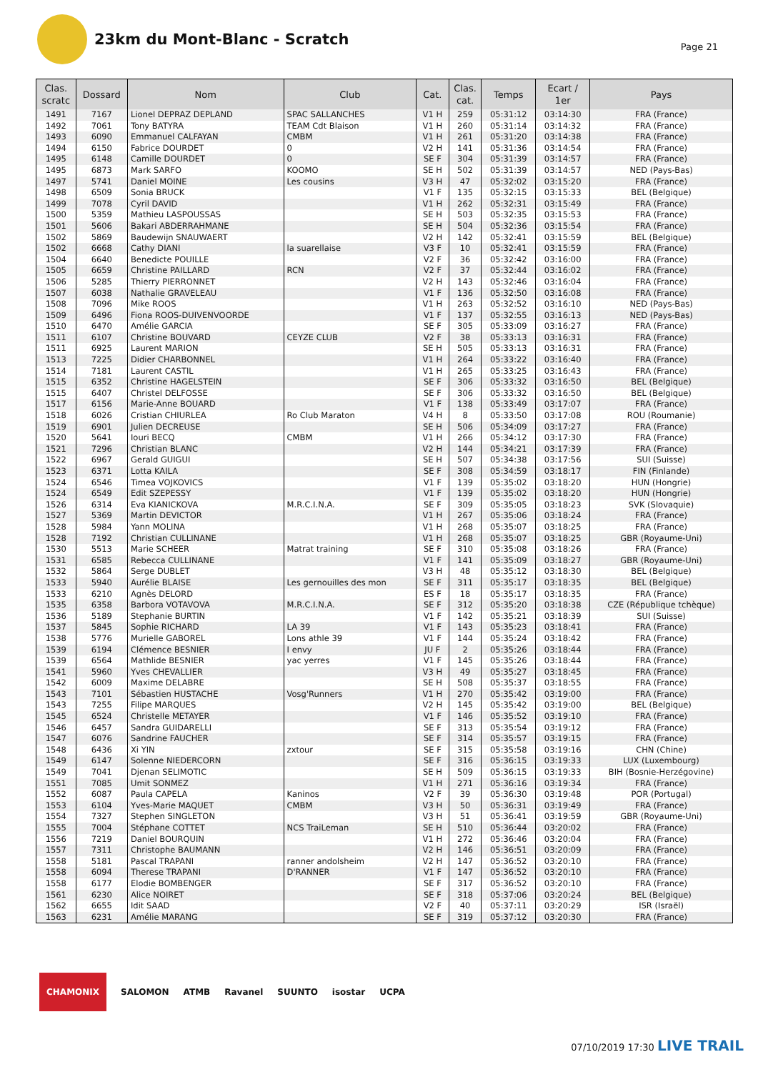23km du Mont-Blanc - Scratch
Page 21
| Clas. scratc | Dossard | Nom | Club | Cat. | Clas. cat. | Temps | Ecart / 1er | Pays |
| --- | --- | --- | --- | --- | --- | --- | --- | --- |
| 1491 | 7167 | Lionel DEPRAZ DEPLAND | SPAC SALLANCHES | V1 H | 259 | 05:31:12 | 03:14:30 | FRA (France) |
| 1492 | 7061 | Tony BATYRA | TEAM Cdt Blaison | V1 H | 260 | 05:31:14 | 03:14:32 | FRA (France) |
| 1493 | 6090 | Emmanuel CALFAYAN | CMBM | V1 H | 261 | 05:31:20 | 03:14:38 | FRA (France) |
| 1494 | 6150 | Fabrice DOURDET | 0 | V2 H | 141 | 05:31:36 | 03:14:54 | FRA (France) |
| 1495 | 6148 | Camille DOURDET | 0 | SE F | 304 | 05:31:39 | 03:14:57 | FRA (France) |
| 1495 | 6873 | Mark SARFO | KOOMO | SE H | 502 | 05:31:39 | 03:14:57 | NED (Pays-Bas) |
| 1497 | 5741 | Daniel MOINE | Les cousins | V3 H | 47 | 05:32:02 | 03:15:20 | FRA (France) |
| 1498 | 6509 | Sonia BRUCK | | V1 F | 135 | 05:32:15 | 03:15:33 | BEL (Belgique) |
| 1499 | 7078 | Cyril DAVID | | V1 H | 262 | 05:32:31 | 03:15:49 | FRA (France) |
| 1500 | 5359 | Mathieu LASPOUSSAS | | SE H | 503 | 05:32:35 | 03:15:53 | FRA (France) |
| 1501 | 5606 | Bakari ABDERRAHMANE | | SE H | 504 | 05:32:36 | 03:15:54 | FRA (France) |
| 1502 | 5869 | Baudewijn SNAUWAERT | | V2 H | 142 | 05:32:41 | 03:15:59 | BEL (Belgique) |
| 1502 | 6668 | Cathy DIANI | la suarellaise | V3 F | 10 | 05:32:41 | 03:15:59 | FRA (France) |
| 1504 | 6640 | Benedicte POUILLE | | V2 F | 36 | 05:32:42 | 03:16:00 | FRA (France) |
| 1505 | 6659 | Christine PAILLARD | RCN | V2 F | 37 | 05:32:44 | 03:16:02 | FRA (France) |
| 1506 | 5285 | Thierry PIERRONNET | | V2 H | 143 | 05:32:46 | 03:16:04 | FRA (France) |
| 1507 | 6038 | Nathalie GRAVELEAU | | V1 F | 136 | 05:32:50 | 03:16:08 | FRA (France) |
| 1508 | 7096 | Mike ROOS | | V1 H | 263 | 05:32:52 | 03:16:10 | NED (Pays-Bas) |
| 1509 | 6496 | Fiona ROOS-DUIVENVOORDE | | V1 F | 137 | 05:32:55 | 03:16:13 | NED (Pays-Bas) |
| 1510 | 6470 | Amélie GARCIA | | SE F | 305 | 05:33:09 | 03:16:27 | FRA (France) |
| 1511 | 6107 | Christine BOUVARD | CEYZE CLUB | V2 F | 38 | 05:33:13 | 03:16:31 | FRA (France) |
| 1511 | 6925 | Laurent MARION | | SE H | 505 | 05:33:13 | 03:16:31 | FRA (France) |
| 1513 | 7225 | Didier CHARBONNEL | | V1 H | 264 | 05:33:22 | 03:16:40 | FRA (France) |
| 1514 | 7181 | Laurent CASTIL | | V1 H | 265 | 05:33:25 | 03:16:43 | FRA (France) |
| 1515 | 6352 | Christine HAGELSTEIN | | SE F | 306 | 05:33:32 | 03:16:50 | BEL (Belgique) |
| 1515 | 6407 | Christel DELFOSSE | | SE F | 306 | 05:33:32 | 03:16:50 | BEL (Belgique) |
| 1517 | 6156 | Marie-Anne BOUARD | | V1 F | 138 | 05:33:49 | 03:17:07 | FRA (France) |
| 1518 | 6026 | Cristian CHIURLEA | Ro Club Maraton | V4 H | 8 | 05:33:50 | 03:17:08 | ROU (Roumanie) |
| 1519 | 6901 | Julien DECREUSE | | SE H | 506 | 05:34:09 | 03:17:27 | FRA (France) |
| 1520 | 5641 | Iouri BECQ | CMBM | V1 H | 266 | 05:34:12 | 03:17:30 | FRA (France) |
| 1521 | 7296 | Christian BLANC | | V2 H | 144 | 05:34:21 | 03:17:39 | FRA (France) |
| 1522 | 6967 | Gerald GUIGUI | | SE H | 507 | 05:34:38 | 03:17:56 | SUI (Suisse) |
| 1523 | 6371 | Lotta KAILA | | SE F | 308 | 05:34:59 | 03:18:17 | FIN (Finlande) |
| 1524 | 6546 | Timea VOJKOVICS | | V1 F | 139 | 05:35:02 | 03:18:20 | HUN (Hongrie) |
| 1524 | 6549 | Edit SZEPESSY | | V1 F | 139 | 05:35:02 | 03:18:20 | HUN (Hongrie) |
| 1526 | 6314 | Eva KIANICKOVA | M.R.C.I.N.A. | SE F | 309 | 05:35:05 | 03:18:23 | SVK (Slovaquie) |
| 1527 | 5369 | Martin DEVICTOR | | V1 H | 267 | 05:35:06 | 03:18:24 | FRA (France) |
| 1528 | 5984 | Yann MOLINA | | V1 H | 268 | 05:35:07 | 03:18:25 | FRA (France) |
| 1528 | 7192 | Christian CULLINANE | | V1 H | 268 | 05:35:07 | 03:18:25 | GBR (Royaume-Uni) |
| 1530 | 5513 | Marie SCHEER | Matrat training | SE F | 310 | 05:35:08 | 03:18:26 | FRA (France) |
| 1531 | 6585 | Rebecca CULLINANE | | V1 F | 141 | 05:35:09 | 03:18:27 | GBR (Royaume-Uni) |
| 1532 | 5864 | Serge DUBLET | | V3 H | 48 | 05:35:12 | 03:18:30 | BEL (Belgique) |
| 1533 | 5940 | Aurélie BLAISE | Les gernouilles des mon | SE F | 311 | 05:35:17 | 03:18:35 | BEL (Belgique) |
| 1533 | 6210 | Agnès DELORD | | ES F | 18 | 05:35:17 | 03:18:35 | FRA (France) |
| 1535 | 6358 | Barbora VOTAVOVA | M.R.C.I.N.A. | SE F | 312 | 05:35:20 | 03:18:38 | CZE (République tchèque) |
| 1536 | 5189 | Stephanie BURTIN | | V1 F | 142 | 05:35:21 | 03:18:39 | SUI (Suisse) |
| 1537 | 5845 | Sophie RICHARD | LA 39 | V1 F | 143 | 05:35:23 | 03:18:41 | FRA (France) |
| 1538 | 5776 | Murielle GABOREL | Lons athle 39 | V1 F | 144 | 05:35:24 | 03:18:42 | FRA (France) |
| 1539 | 6194 | Clémence BESNIER | I envy | JU F | 2 | 05:35:26 | 03:18:44 | FRA (France) |
| 1539 | 6564 | Mathlide BESNIER | yac yerres | V1 F | 145 | 05:35:26 | 03:18:44 | FRA (France) |
| 1541 | 5960 | Yves CHEVALLIER | | V3 H | 49 | 05:35:27 | 03:18:45 | FRA (France) |
| 1542 | 6009 | Maxime DELABRE | | SE H | 508 | 05:35:37 | 03:18:55 | FRA (France) |
| 1543 | 7101 | Sébastien HUSTACHE | Vosg'Runners | V1 H | 270 | 05:35:42 | 03:19:00 | FRA (France) |
| 1543 | 7255 | Filipe MARQUES | | V2 H | 145 | 05:35:42 | 03:19:00 | BEL (Belgique) |
| 1545 | 6524 | Christelle METAYER | | V1 F | 146 | 05:35:52 | 03:19:10 | FRA (France) |
| 1546 | 6457 | Sandra GUIDARELLI | | SE F | 313 | 05:35:54 | 03:19:12 | FRA (France) |
| 1547 | 6076 | Sandrine FAUCHER | | SE F | 314 | 05:35:57 | 03:19:15 | FRA (France) |
| 1548 | 6436 | Xi YIN | zxtour | SE F | 315 | 05:35:58 | 03:19:16 | CHN (Chine) |
| 1549 | 6147 | Solenne NIEDERCORN | | SE F | 316 | 05:36:15 | 03:19:33 | LUX (Luxembourg) |
| 1549 | 7041 | Djenan SELIMOTIC | | SE H | 509 | 05:36:15 | 03:19:33 | BIH (Bosnie-Herzégovine) |
| 1551 | 7085 | Umit SONMEZ | | V1 H | 271 | 05:36:16 | 03:19:34 | FRA (France) |
| 1552 | 6087 | Paula CAPELA | Kaninos | V2 F | 39 | 05:36:30 | 03:19:48 | POR (Portugal) |
| 1553 | 6104 | Yves-Marie MAQUET | CMBM | V3 H | 50 | 05:36:31 | 03:19:49 | FRA (France) |
| 1554 | 7327 | Stephen SINGLETON | | V3 H | 51 | 05:36:41 | 03:19:59 | GBR (Royaume-Uni) |
| 1555 | 7004 | Stéphane COTTET | NCS TraiLeman | SE H | 510 | 05:36:44 | 03:20:02 | FRA (France) |
| 1556 | 7219 | Daniel BOURQUIN | | V1 H | 272 | 05:36:46 | 03:20:04 | FRA (France) |
| 1557 | 7311 | Christophe BAUMANN | | V2 H | 146 | 05:36:51 | 03:20:09 | FRA (France) |
| 1558 | 5181 | Pascal TRAPANI | ranner andolsheim | V2 H | 147 | 05:36:52 | 03:20:10 | FRA (France) |
| 1558 | 6094 | Therese TRAPANI | D'RANNER | V1 F | 147 | 05:36:52 | 03:20:10 | FRA (France) |
| 1558 | 6177 | Elodie BOMBENGER | | SE F | 317 | 05:36:52 | 03:20:10 | FRA (France) |
| 1561 | 6230 | Alice NOIRET | | SE F | 318 | 05:37:06 | 03:20:24 | BEL (Belgique) |
| 1562 | 6655 | Idit SAAD | | V2 F | 40 | 05:37:11 | 03:20:29 | ISR (Israël) |
| 1563 | 6231 | Amélie MARANG | | SE F | 319 | 05:37:12 | 03:20:30 | FRA (France) |
CHAMONIX SALOMON ATMB Ravanel SUUNTO isostar UCPA
07/10/2019 17:30 LIVE TRAIL